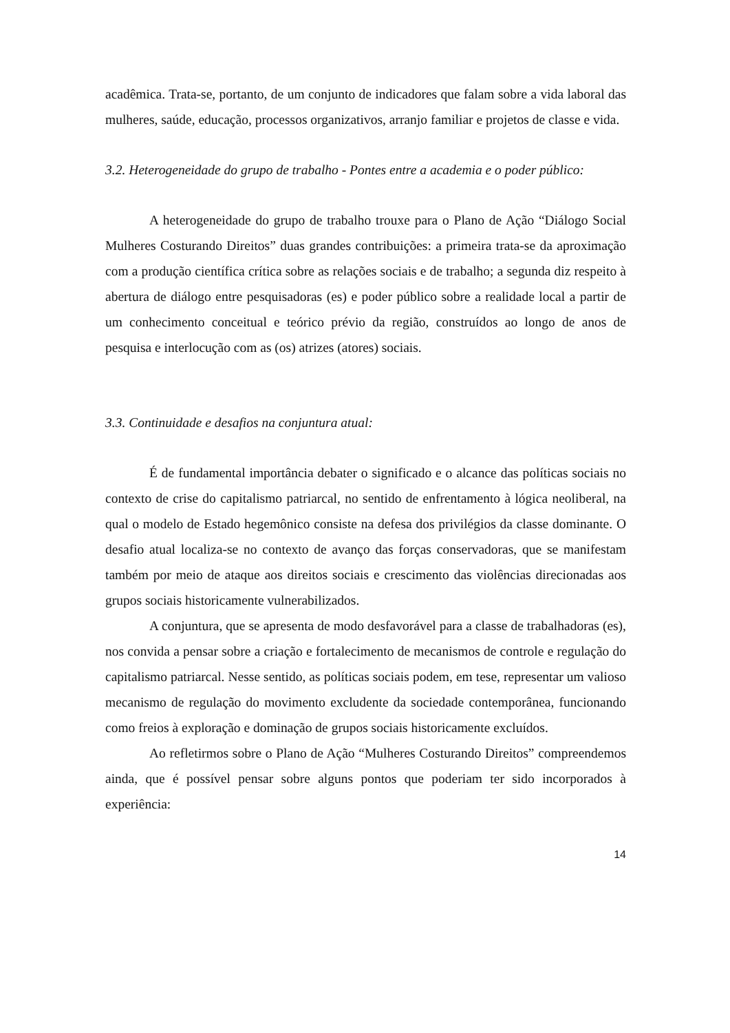acadêmica. Trata-se, portanto, de um conjunto de indicadores que falam sobre a vida laboral das mulheres, saúde, educação, processos organizativos, arranjo familiar e projetos de classe e vida.
3.2. Heterogeneidade do grupo de trabalho - Pontes entre a academia e o poder público:
A heterogeneidade do grupo de trabalho trouxe para o Plano de Ação “Diálogo Social Mulheres Costurando Direitos” duas grandes contribuições: a primeira trata-se da aproximação com a produção científica crítica sobre as relações sociais e de trabalho; a segunda diz respeito à abertura de diálogo entre pesquisadoras (es) e poder público sobre a realidade local a partir de um conhecimento conceitual e teórico prévio da região, construídos ao longo de anos de pesquisa e interlocução com as (os) atrizes (atores) sociais.
3.3. Continuidade e desafios na conjuntura atual:
É de fundamental importância debater o significado e o alcance das políticas sociais no contexto de crise do capitalismo patriarcal, no sentido de enfrentamento à lógica neoliberal, na qual o modelo de Estado hegemônico consiste na defesa dos privilégios da classe dominante. O desafio atual localiza-se no contexto de avanço das forças conservadoras, que se manifestam também por meio de ataque aos direitos sociais e crescimento das violências direcionadas aos grupos sociais historicamente vulnerabilizados.
A conjuntura, que se apresenta de modo desfavorável para a classe de trabalhadoras (es), nos convida a pensar sobre a criação e fortalecimento de mecanismos de controle e regulação do capitalismo patriarcal. Nesse sentido, as políticas sociais podem, em tese, representar um valioso mecanismo de regulação do movimento excludente da sociedade contemporânea, funcionando como freios à exploração e dominação de grupos sociais historicamente excluídos.
Ao refletirmos sobre o Plano de Ação “Mulheres Costurando Direitos” compreendemos ainda, que é possível pensar sobre alguns pontos que poderiam ter sido incorporados à experiência:
14